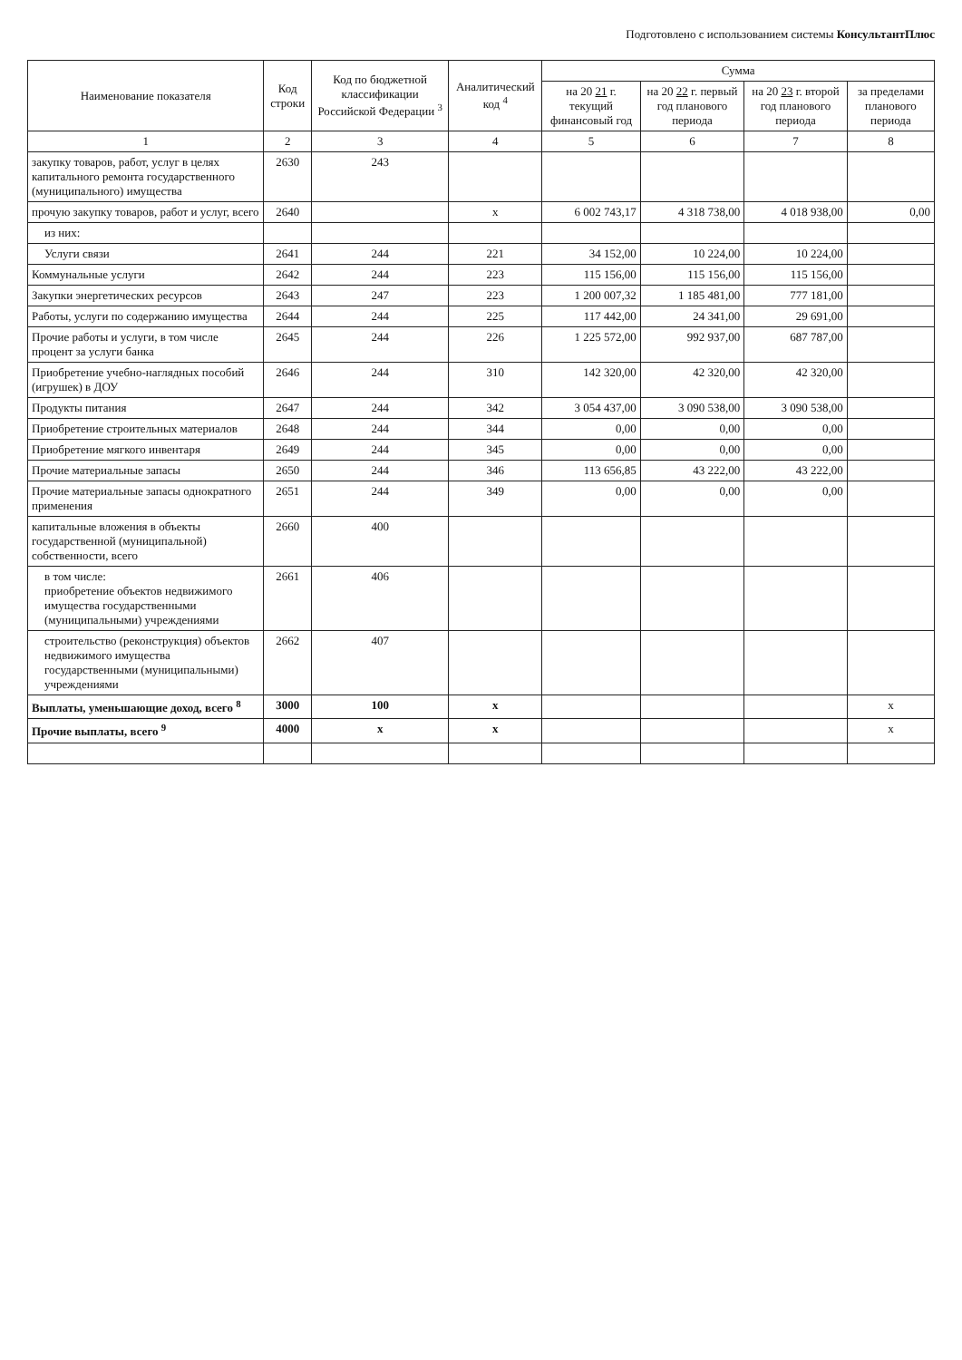Подготовлено с использованием системы КонсультантПлюс
| Наименование показателя | Код строки | Код по бюджетной классификации Российской Федерации <sup>3</sup> | Аналитический код <sup>4</sup> | Сумма | | | |
| --- | --- | --- | --- | --- | --- | --- | --- |
| | | | | на 20 21 г. текущий финансовый год | на 20 22 г. первый год планового периода | на 20 23 г. второй год планового периода | за пределами планового периода |
| 1 | 2 | 3 | 4 | 5 | 6 | 7 | 8 |
| закупку товаров, работ, услуг в целях капитального ремонта государственного (муниципального) имущества | 2630 | 243 | | | | | |
| прочую закупку товаров, работ и услуг, всего | 2640 | | х | 6 002 743,17 | 4 318 738,00 | 4 018 938,00 | 0,00 |
| из них: | | | | | | | |
| Услуги связи | 2641 | 244 | 221 | 34 152,00 | 10 224,00 | 10 224,00 | |
| Коммунальные услуги | 2642 | 244 | 223 | 115 156,00 | 115 156,00 | 115 156,00 | |
| Закупки энергетических ресурсов | 2643 | 247 | 223 | 1 200 007,32 | 1 185 481,00 | 777 181,00 | |
| Работы, услуги по содержанию имущества | 2644 | 244 | 225 | 117 442,00 | 24 341,00 | 29 691,00 | |
| Прочие работы и услуги, в том числе процент за услуги банка | 2645 | 244 | 226 | 1 225 572,00 | 992 937,00 | 687 787,00 | |
| Приобретение учебно-наглядных пособий (игрушек) в ДОУ | 2646 | 244 | 310 | 142 320,00 | 42 320,00 | 42 320,00 | |
| Продукты питания | 2647 | 244 | 342 | 3 054 437,00 | 3 090 538,00 | 3 090 538,00 | |
| Приобретение строительных материалов | 2648 | 244 | 344 | 0,00 | 0,00 | 0,00 | |
| Приобретение мягкого инвентаря | 2649 | 244 | 345 | 0,00 | 0,00 | 0,00 | |
| Прочие материальные запасы | 2650 | 244 | 346 | 113 656,85 | 43 222,00 | 43 222,00 | |
| Прочие материальные запасы однократного применения | 2651 | 244 | 349 | 0,00 | 0,00 | 0,00 | |
| капитальные вложения в объекты государственной (муниципальной) собственности, всего | 2660 | 400 | | | | | |
| в том числе: приобретение объектов недвижимого имущества государственными (муниципальными) учреждениями | 2661 | 406 | | | | | |
| строительство (реконструкция) объектов недвижимого имущества государственными (муниципальными) учреждениями | 2662 | 407 | | | | | |
| Выплаты, уменьшающие доход, всего <sup>8</sup> | 3000 | 100 | х | | | | х |
| Прочие выплаты, всего <sup>9</sup> | 4000 | х | х | | | | х |